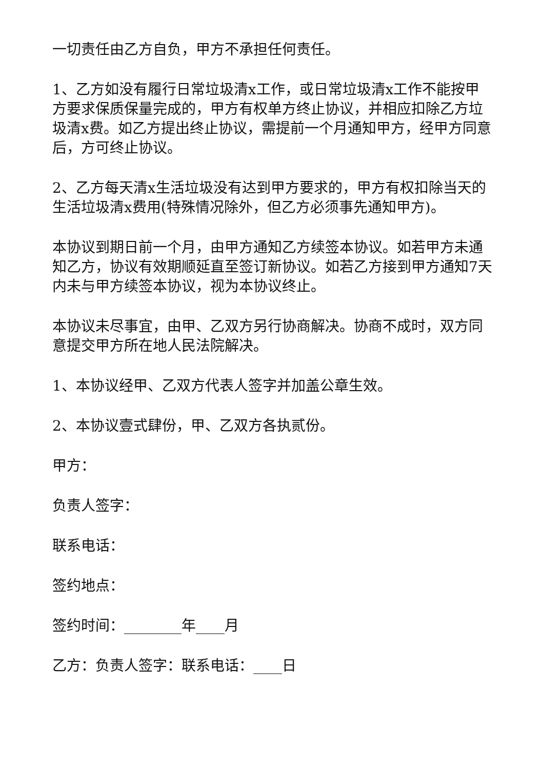一切责任由乙方自负，甲方不承担任何责任。
1、乙方如没有履行日常垃圾清x工作，或日常垃圾清x工作不能按甲方要求保质保量完成的，甲方有权单方终止协议，并相应扣除乙方垃圾清x费。如乙方提出终止协议，需提前一个月通知甲方，经甲方同意后，方可终止协议。
2、乙方每天清x生活垃圾没有达到甲方要求的，甲方有权扣除当天的生活垃圾清x费用(特殊情况除外，但乙方必须事先通知甲方)。
本协议到期日前一个月，由甲方通知乙方续签本协议。如若甲方未通知乙方，协议有效期顺延直至签订新协议。如若乙方接到甲方通知7天内未与甲方续签本协议，视为本协议终止。
本协议未尽事宜，由甲、乙双方另行协商解决。协商不成时，双方同意提交甲方所在地人民法院解决。
1、本协议经甲、乙双方代表人签字并加盖公章生效。
2、本协议壹式肆份，甲、乙双方各执贰份。
甲方：
负责人签字：
联系电话：
签约地点：
签约时间：________年____月
乙方：负责人签字：联系电话：____日